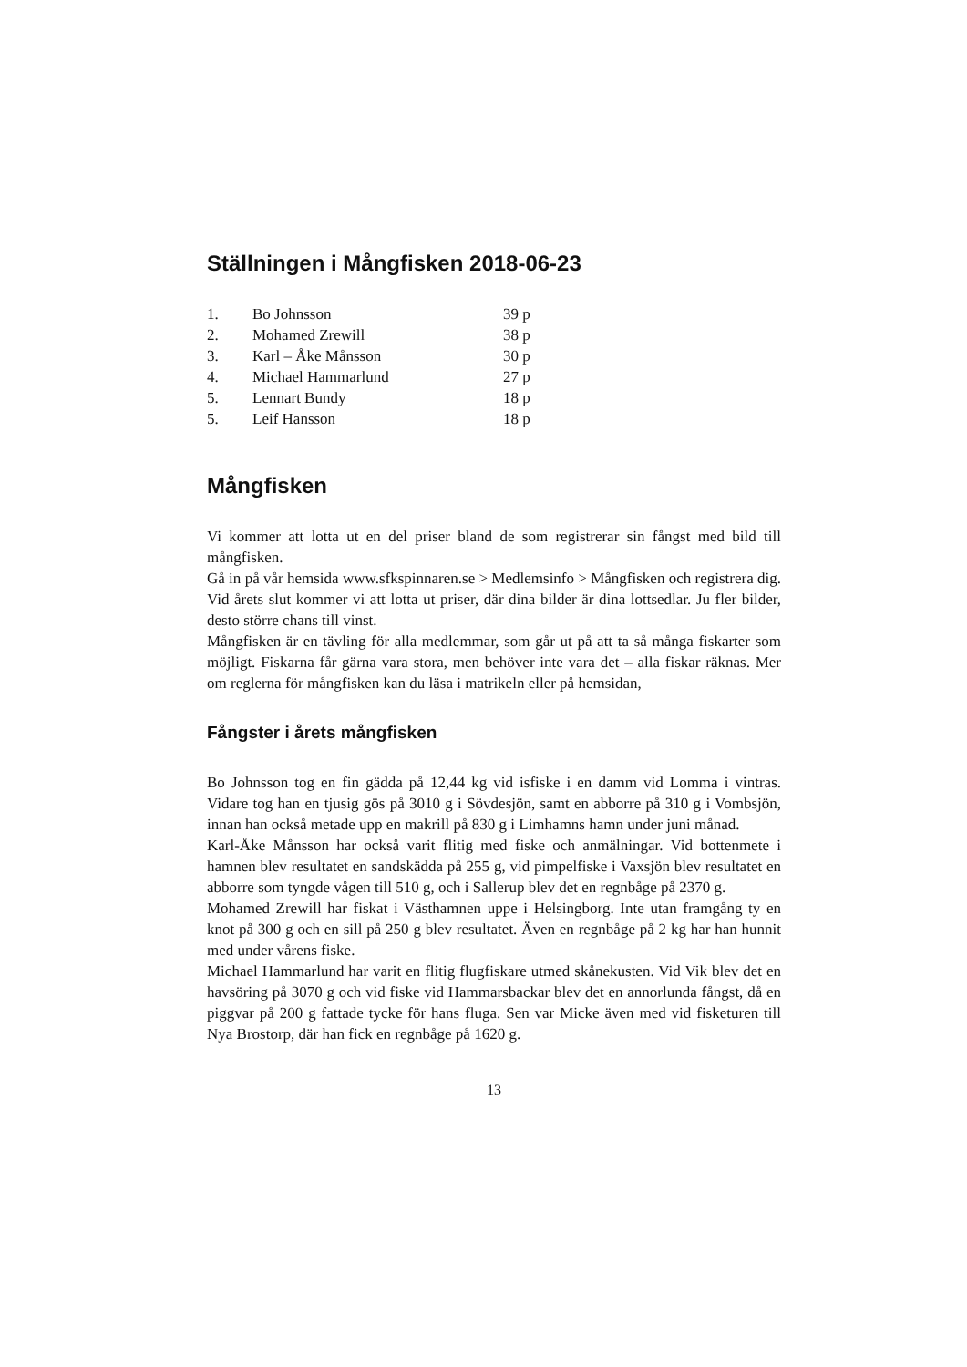Ställningen i Mångfisken 2018-06-23
| 1. | Bo Johnsson | 39 p |
| 2. | Mohamed Zrewill | 38 p |
| 3. | Karl – Åke Månsson | 30 p |
| 4. | Michael Hammarlund | 27 p |
| 5. | Lennart Bundy | 18 p |
| 5. | Leif Hansson | 18 p |
Mångfisken
Vi kommer att lotta ut en del priser bland de som registrerar sin fångst med bild till mångfisken.
Gå in på vår hemsida www.sfkspinnaren.se > Medlemsinfo > Mångfisken och registrera dig. Vid årets slut kommer vi att lotta ut priser, där dina bilder är dina lottsedlar. Ju fler bilder, desto större chans till vinst.
Mångfisken är en tävling för alla medlemmar, som går ut på att ta så många fiskarter som möjligt. Fiskarna får gärna vara stora, men behöver inte vara det – alla fiskar räknas. Mer om reglerna för mångfisken kan du läsa i matrikeln eller på hemsidan,
Fångster i årets mångfisken
Bo Johnsson tog en fin gädda på 12,44 kg vid isfiske i en damm vid Lomma i vintras. Vidare tog han en tjusig gös på 3010 g i Sövdesjön, samt en abborre på 310 g i Vombsjön, innan han också metade upp en makrill på 830 g i Limhamns hamn under juni månad.
Karl-Åke Månsson har också varit flitig med fiske och anmälningar. Vid bottenmete i hamnen blev resultatet en sandskädda på 255 g, vid pimpelfiske i Vaxsjön blev resultatet en abborre som tyngde vågen till 510 g, och i Sallerup blev det en regnbåge på 2370 g.
Mohamed Zrewill har fiskat i Västhamnen uppe i Helsingborg. Inte utan framgång ty en knot på 300 g och en sill på 250 g blev resultatet. Även en regnbåge på 2 kg har han hunnit med under vårens fiske.
Michael Hammarlund har varit en flitig flugfiskare utmed skånekusten. Vid Vik blev det en havsöring på 3070 g och vid fiske vid Hammarsbackar blev det en annorlunda fångst, då en piggvar på 200 g fattade tycke för hans fluga. Sen var Micke även med vid fisketuren till Nya Brostorp, där han fick en regnbåge på 1620 g.
13